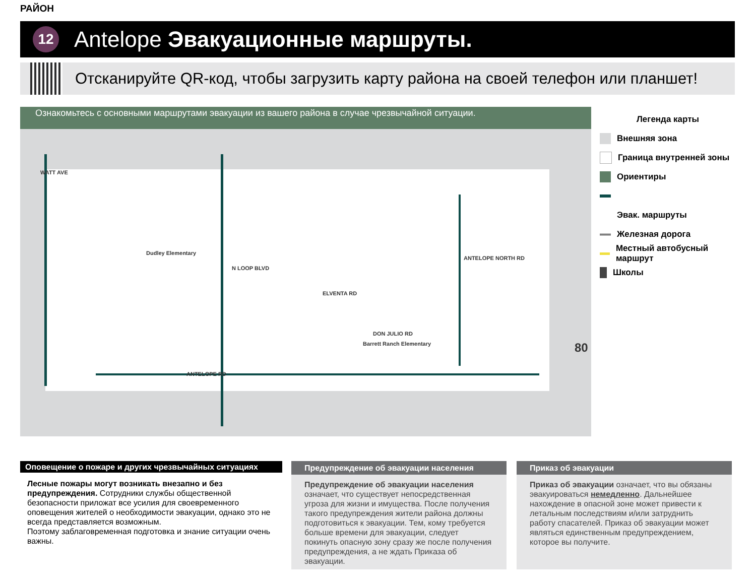РАЙОН
12
Antelope Эвакуационные маршруты.
Отсканируйте QR-код, чтобы загрузить карту района на своей телефон или планшет!
Ознакомьтесь с основными маршрутами эвакуации из вашего района в случае чрезвычайной ситуации.
WATT AVE
N LOOP BLVD
ANTELOPE RD
ELVENTA RD
DON JULIO RD
ANTELOPE NORTH RD
Dudley Elementary
Barrett Ranch Elementary 80
Легенда карты
Внешняя зона
Граница внутренней зоны
Ориентиры
Эвак. маршруты
Железная дорога
Местный автобусный маршрут
Школы
Оповещение о пожаре и других чрезвычайных ситуациях
Лесные пожары могут возникать внезапно и без предупреждения. Сотрудники службы общественной безопасности приложат все усилия для своевременного оповещения жителей о необходимости эвакуации, однако это не всегда представляется возможным.
Поэтому заблаговременная подготовка и знание ситуации очень важны.
Предупреждение об эвакуации населения
Предупреждение об эвакуации населения означает, что существует непосредственная угроза для жизни и имущества. После получения такого предупреждения жители района должны подготовиться к эвакуации. Тем, кому требуется больше времени для эвакуации, следует покинуть опасную зону сразу же после получения предупреждения, а не ждать Приказа об эвакуации.
Приказ об эвакуации
Приказ об эвакуации означает, что вы обязаны эвакуироваться немедленно. Дальнейшее нахождение в опасной зоне может привести к летальным последствиям и/или затруднить работу спасателей. Приказ об эвакуации может являться единственным предупреждением, которое вы получите.